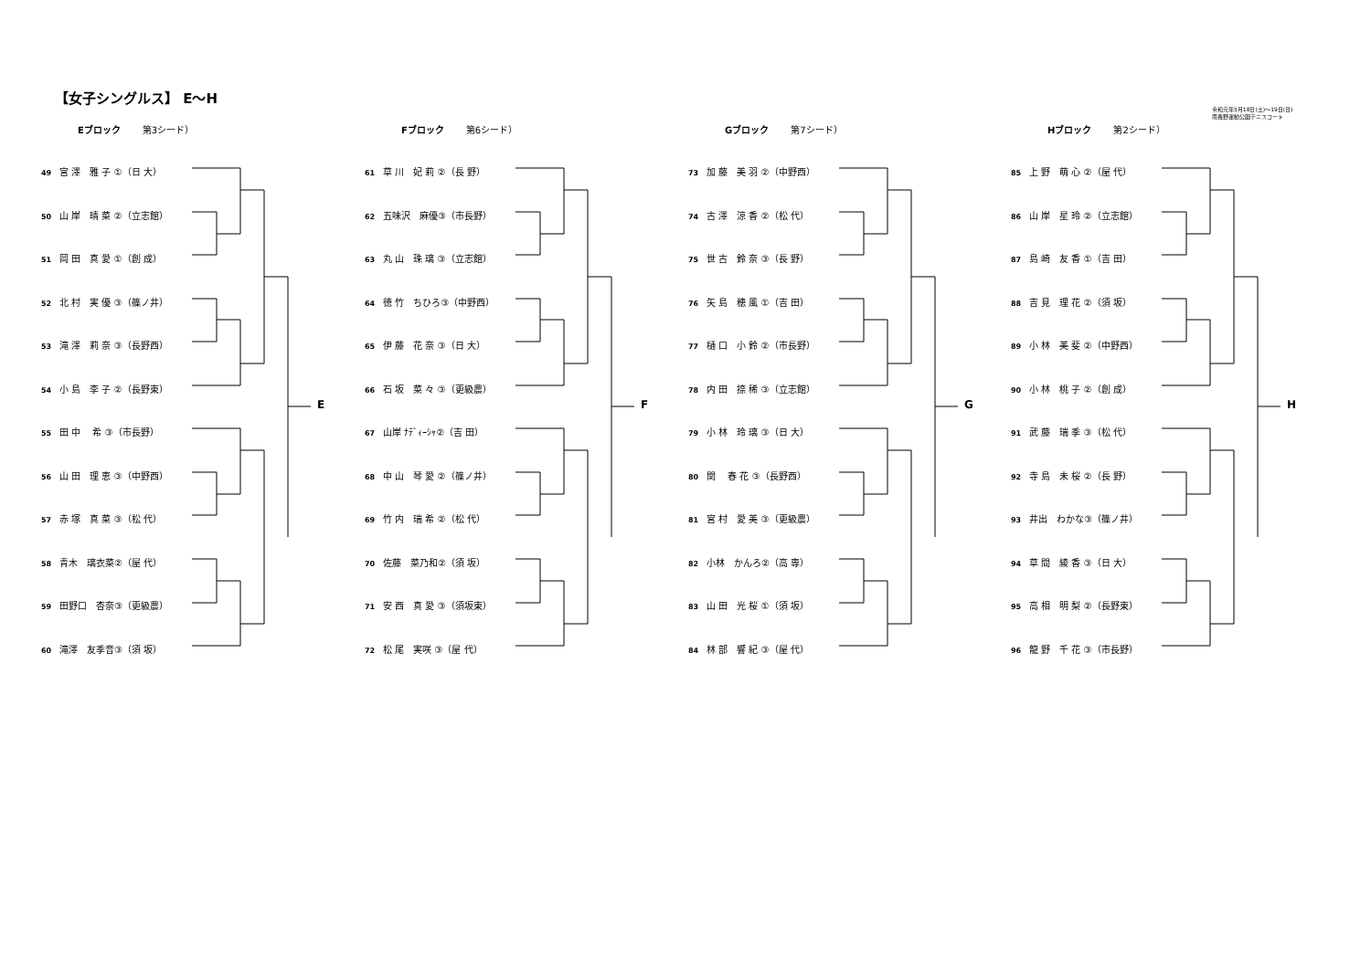【女子シングルス】 E～H
令和元年5月18日(土)～19日(日)
南長野運動公園テニスコート
Eブロック 第3シード）
49 宮 澤　雅 子 ①（日 大）
50 山 岸　晴 菜 ②（立志館）
51 岡 田　真 愛 ①（創 成）
52 北 村　実 優 ③（篠ノ井）
53 滝 澤　莉 奈 ③（長野西）
54 小 島　李 子 ②（長野東）
55 田 中　 希 ③（市長野）
56 山 田　理 恵 ③（中野西）
57 赤 塚　真 菜 ③（松 代）
58 青木　璃衣菜②（屋 代）
59 田野口　杏奈③（更級農）
60 滝澤　友季音③（須 坂）
E
Fブロック 第6シード）
61 草 川　妃 莉 ②（長 野）
62 五味沢　麻優③（市長野）
63 丸 山　珠 璃 ③（立志館）
64 徳 竹　ちひろ③（中野西）
65 伊 藤　花 奈 ③（日 大）
66 石 坂　菜 々 ③（更級農）
67 山岸 ﾅﾃﾞｨｰｼｬ②（吉 田）
68 中 山　琴 愛 ②（篠ノ井）
69 竹 内　瑞 希 ②（松 代）
70 佐藤　菜乃和②（須 坂）
71 安 西　真 愛 ③（須坂東）
72 松 尾　実咲 ③（屋 代）
F
Gブロック 第7シード）
73 加 藤　美 羽 ②（中野西）
74 古 澤　涼 香 ②（松 代）
75 世 古　鈴 奈 ③（長 野）
76 矢 島　穂 風 ①（吉 田）
77 樋 口　小 鈴 ②（市長野）
78 内 田　捺 稀 ③（立志館）
79 小 林　玲 璃 ③（日 大）
80 関　 春 花 ③（長野西）
81 宮 村　愛 美 ③（更級農）
82 小林　かんろ②（高 専）
83 山 田　光 桜 ①（須 坂）
84 林 部　響 紀 ③（屋 代）
G
Hブロック 第2シード）
85 上 野　萌 心 ②（屋 代）
86 山 岸　星 玲 ②（立志館）
87 島 崎　友 香 ①（吉 田）
88 吉 見　理 花 ②（須 坂）
89 小 林　美 斐 ②（中野西）
90 小 林　桃 子 ②（創 成）
91 武 藤　瑞 季 ③（松 代）
92 寺 島　未 桜 ②（長 野）
93 井出　わかな③（篠ノ井）
94 草 間　綾 香 ③（日 大）
95 高 相　明 梨 ②（長野東）
96 龍 野　千 花 ③（市長野）
H